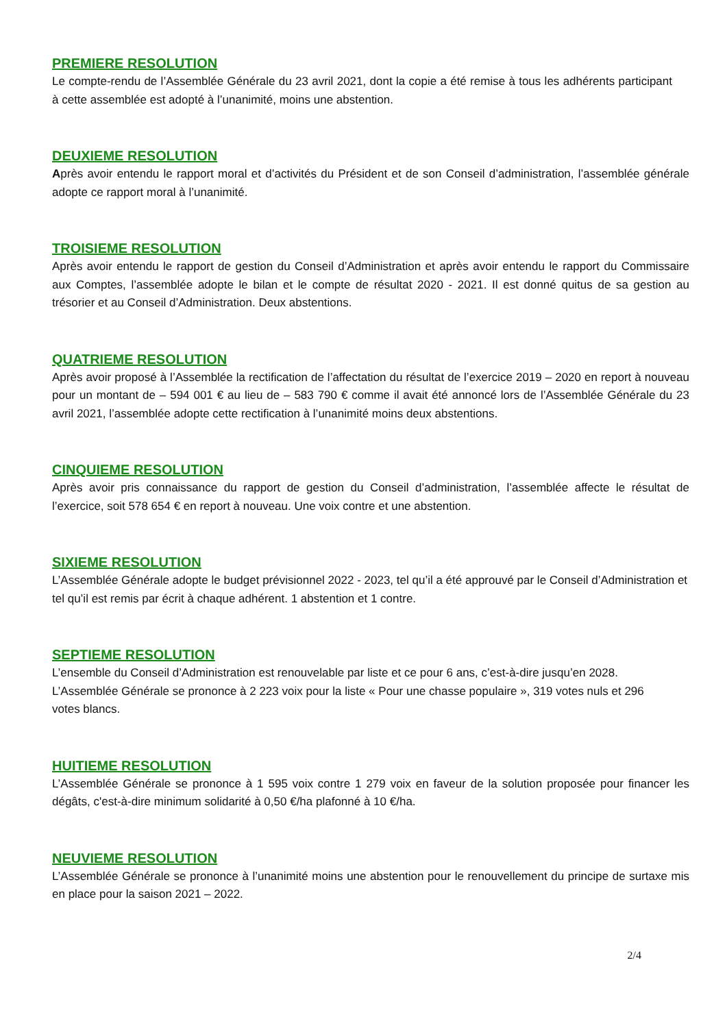PREMIERE RESOLUTION
Le compte-rendu de l’Assemblée Générale du 23 avril 2021, dont la copie a été remise à tous les adhérents participant à cette assemblée est adopté à l’unanimité, moins une abstention.
DEUXIEME RESOLUTION
Après avoir entendu le rapport moral et d’activités du Président et de son Conseil d’administration, l’assemblée générale adopte ce rapport moral à l’unanimité.
TROISIEME RESOLUTION
Après avoir entendu le rapport de gestion du Conseil d’Administration et après avoir entendu le rapport du Commissaire aux Comptes, l’assemblée adopte le bilan et le compte de résultat 2020 - 2021. Il est donné quitus de sa gestion au trésorier et au Conseil d’Administration. Deux abstentions.
QUATRIEME RESOLUTION
Après avoir proposé à l’Assemblée la rectification de l’affectation du résultat de l’exercice 2019 – 2020 en report à nouveau pour un montant de – 594 001 € au lieu de – 583 790 € comme il avait été annoncé lors de l’Assemblée Générale du 23 avril 2021, l’assemblée adopte cette rectification à l’unanimité moins deux abstentions.
CINQUIEME RESOLUTION
Après avoir pris connaissance du rapport de gestion du Conseil d’administration, l’assemblée affecte le résultat de l’exercice, soit 578 654 € en report à nouveau. Une voix contre et une abstention.
SIXIEME RESOLUTION
L’Assemblée Générale adopte le budget prévisionnel 2022 - 2023, tel qu’il a été approuvé par le Conseil d’Administration et tel qu’il est remis par écrit à chaque adhérent. 1 abstention et 1 contre.
SEPTIEME RESOLUTION
L’ensemble du Conseil d’Administration est renouvelable par liste et ce pour 6 ans, c’est-à-dire jusqu’en 2028. L’Assemblée Générale se prononce à 2 223 voix pour la liste « Pour une chasse populaire », 319 votes nuls et 296 votes blancs.
HUITIEME RESOLUTION
L’Assemblée Générale se prononce à 1 595 voix contre 1 279 voix en faveur de la solution proposée pour financer les dégâts, c'est-à-dire minimum solidarité à 0,50 €/ha plafonné à 10 €/ha.
NEUVIEME RESOLUTION
L’Assemblée Générale se prononce à l’unanimité moins une abstention pour le renouvellement du principe de surtaxe mis en place pour la saison 2021 – 2022.
2/4